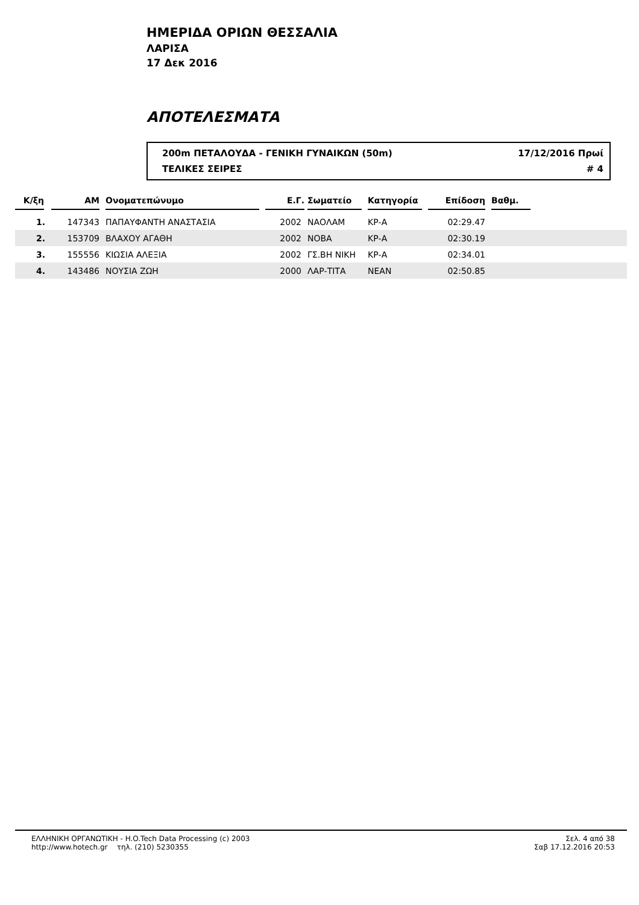ΗΜΕΡΙΔΑ ΟΡΙΩΝ ΘΕΣΣΑΛΙΑ
ΛΑΡΙΣΑ
17 Δεκ 2016
ΑΠΟΤΕΛΕΣΜΑΤΑ
200m ΠΕΤΑΛΟΥΔΑ - ΓΕΝΙΚΗ ΓΥΝΑΙΚΩΝ (50m) 17/12/2016 Πρωί
ΤΕΛΙΚΕΣ ΣΕΙΡΕΣ # 4
| Κ/ξη | ΑΜ | Ονοματεπώνυμο | Ε.Γ. | Σωματείο | Κατηγορία | Επίδοση | Βαθμ. | |
| --- | --- | --- | --- | --- | --- | --- | --- | --- |
| 1. | 147343 | ΠΑΠΑΥΦΑΝΤΗ ΑΝΑΣΤΑΣΙΑ | 2002 | ΝΑΟΛΑΜ | ΚΡ-Α | 02:29.47 | | |
| 2. | 153709 | ΒΛΑΧΟΥ ΑΓΑΘΗ | 2002 | ΝΟΒΑ | ΚΡ-Α | 02:30.19 | | |
| 3. | 155556 | ΚΙΩΣΙΑ ΑΛΕΞΙΑ | 2002 | ΓΣ.ΒΗ ΝΙΚΗ | ΚΡ-Α | 02:34.01 | | |
| 4. | 143486 | ΝΟΥΣΙΑ ΖΩΗ | 2000 | ΛΑΡ-ΤΙΤΑ | ΝΕΑΝ | 02:50.85 | | |
ΕΛΛΗΝΙΚΗ ΟΡΓΑΝΩΤΙΚΗ - H.O.Tech Data Processing (c) 2003
http://www.hotech.gr τηλ. (210) 5230355
Σελ. 4 από 38
Σαβ 17.12.2016 20:53